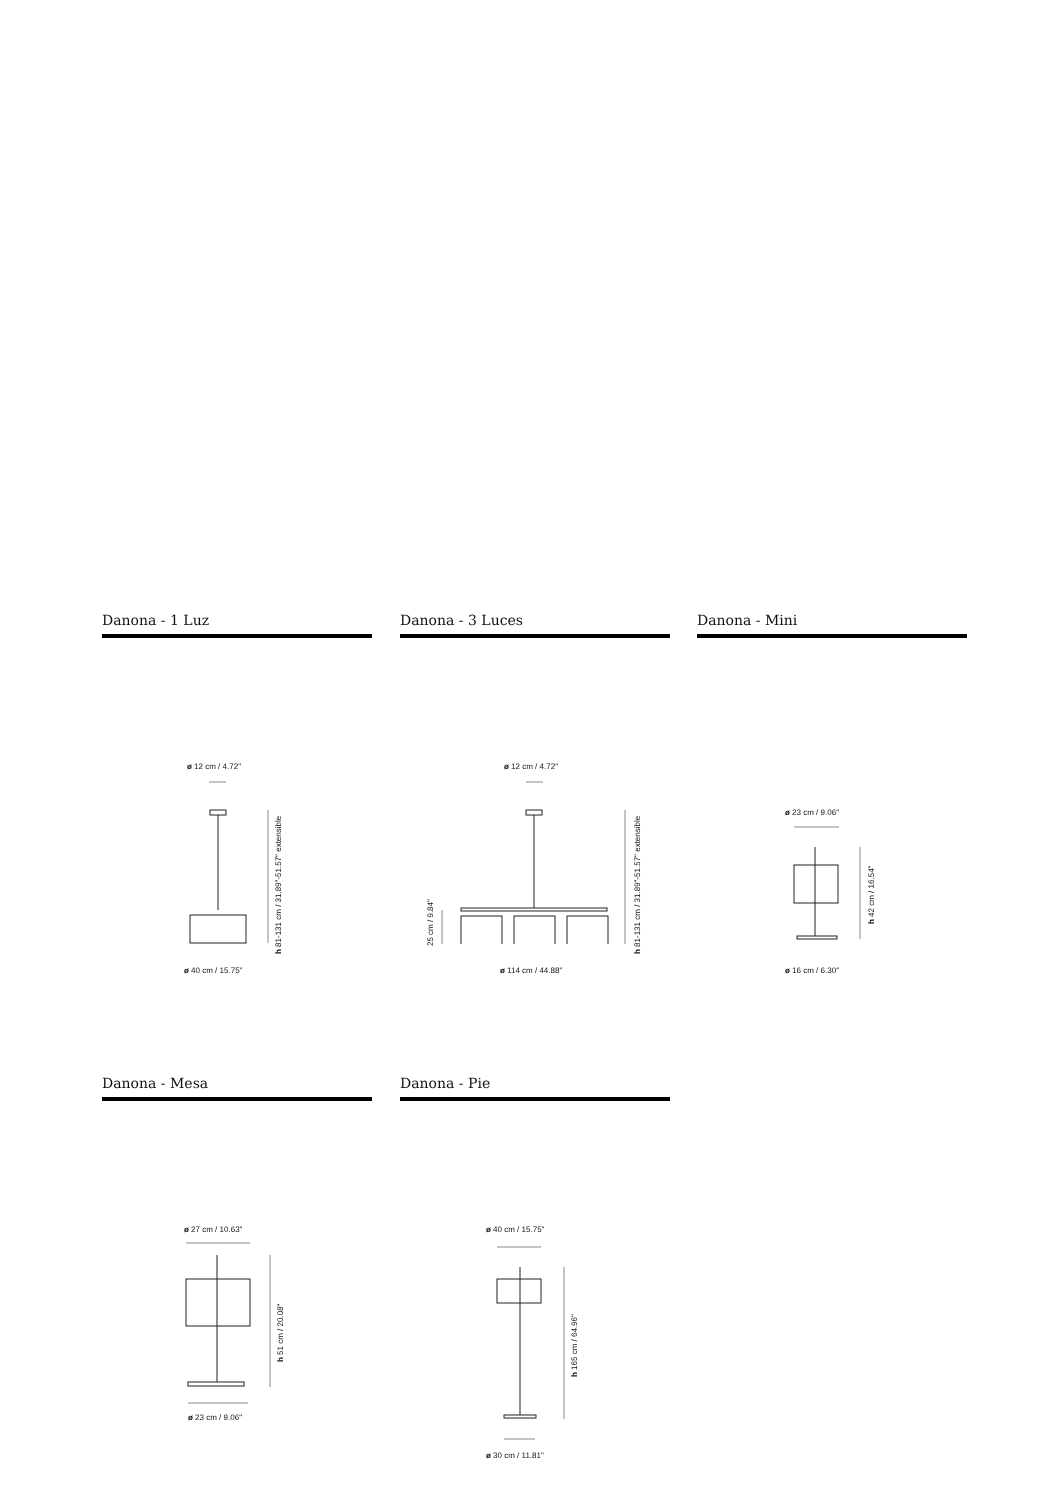Danona - 1 Luz
ø 12 cm / 4.72"
h 81-131 cm / 31.89"-51.57" extensible
ø 40 cm / 15.75"
Danona - 3 Luces
ø 12 cm / 4.72"
25 cm / 9.84"
h 81-131 cm / 31.89"-51.57" extensible
ø 114 cm / 44.88"
Danona - Mini
ø 23 cm / 9.06"
h 42 cm / 16.54"
ø 16 cm / 6.30"
Danona - Mesa
ø 27 cm / 10.63"
h 51 cm / 20.08"
ø 23 cm / 9.06"
Danona - Pie
ø 40 cm / 15.75"
h 165 cm / 64.96"
ø 30 cm / 11.81"